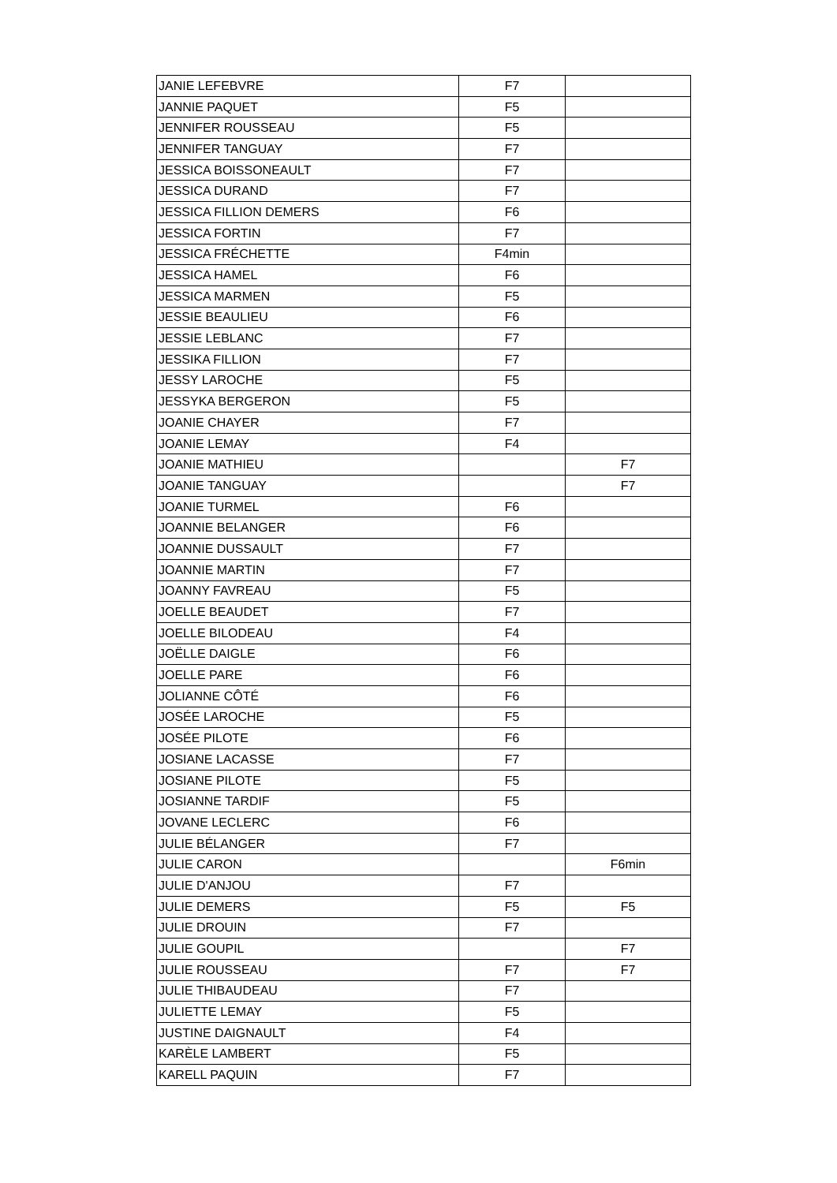| JANIE LEFEBVRE | F7 | |
| JANNIE PAQUET | F5 | |
| JENNIFER ROUSSEAU | F5 | |
| JENNIFER TANGUAY | F7 | |
| JESSICA BOISSONEAULT | F7 | |
| JESSICA DURAND | F7 | |
| JESSICA FILLION DEMERS | F6 | |
| JESSICA FORTIN | F7 | |
| JESSICA FRÉCHETTE | F4min | |
| JESSICA HAMEL | F6 | |
| JESSICA MARMEN | F5 | |
| JESSIE BEAULIEU | F6 | |
| JESSIE LEBLANC | F7 | |
| JESSIKA FILLION | F7 | |
| JESSY LAROCHE | F5 | |
| JESSYKA BERGERON | F5 | |
| JOANIE CHAYER | F7 | |
| JOANIE LEMAY | F4 | |
| JOANIE MATHIEU | | F7 |
| JOANIE TANGUAY | | F7 |
| JOANIE TURMEL | F6 | |
| JOANNIE BELANGER | F6 | |
| JOANNIE DUSSAULT | F7 | |
| JOANNIE MARTIN | F7 | |
| JOANNY FAVREAU | F5 | |
| JOELLE BEAUDET | F7 | |
| JOELLE BILODEAU | F4 | |
| JOËLLE DAIGLE | F6 | |
| JOELLE PARE | F6 | |
| JOLIANNE CÔTÉ | F6 | |
| JOSÉE LAROCHE | F5 | |
| JOSÉE PILOTE | F6 | |
| JOSIANE LACASSE | F7 | |
| JOSIANE PILOTE | F5 | |
| JOSIANNE TARDIF | F5 | |
| JOVANE LECLERC | F6 | |
| JULIE BÉLANGER | F7 | |
| JULIE CARON | | F6min |
| JULIE D'ANJOU | F7 | |
| JULIE DEMERS | F5 | F5 |
| JULIE DROUIN | F7 | |
| JULIE GOUPIL | | F7 |
| JULIE ROUSSEAU | F7 | F7 |
| JULIE THIBAUDEAU | F7 | |
| JULIETTE LEMAY | F5 | |
| JUSTINE DAIGNAULT | F4 | |
| KARÈLE LAMBERT | F5 | |
| KARELL PAQUIN | F7 | |